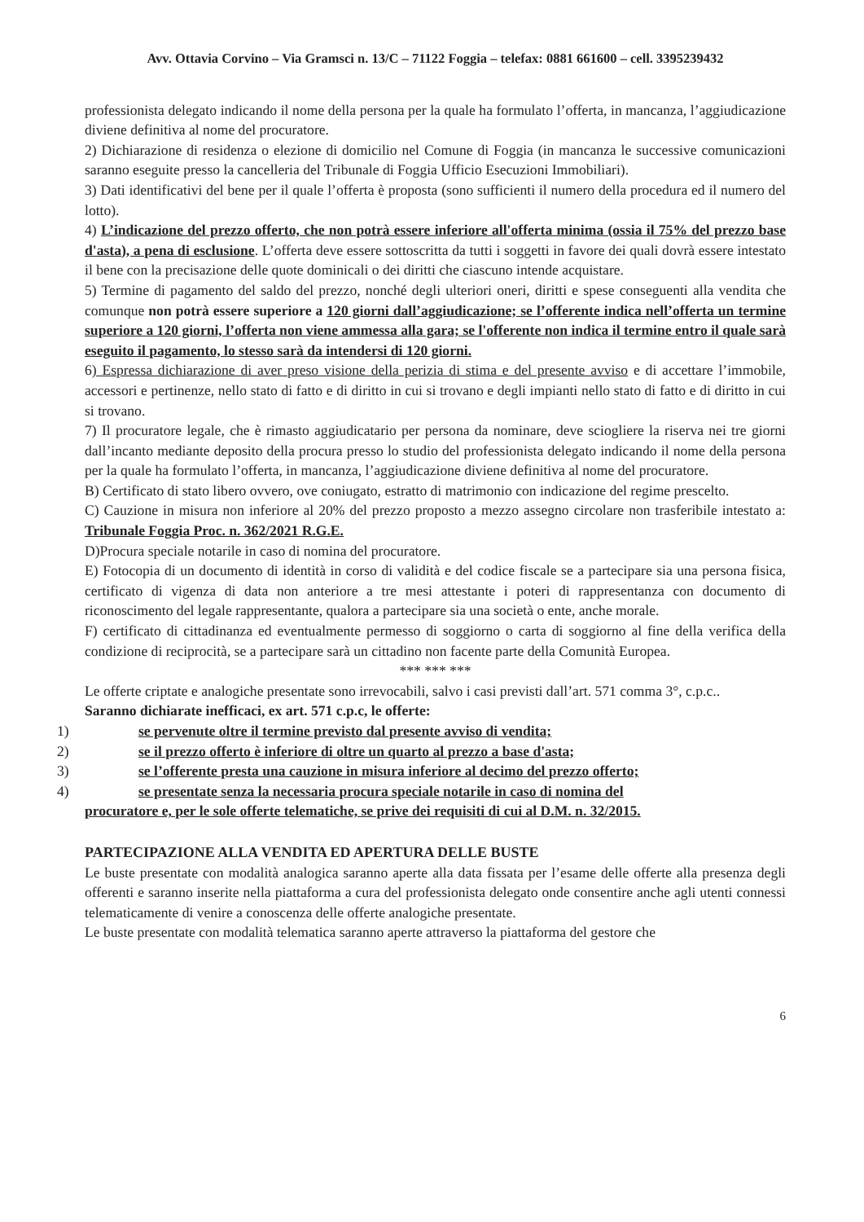Avv. Ottavia Corvino – Via Gramsci n. 13/C – 71122 Foggia – telefax: 0881 661600 – cell. 3395239432
professionista delegato indicando il nome della persona per la quale ha formulato l’offerta, in mancanza, l’aggiudicazione diviene definitiva al nome del procuratore.
2) Dichiarazione di residenza o elezione di domicilio nel Comune di Foggia (in mancanza le successive comunicazioni saranno eseguite presso la cancelleria del Tribunale di Foggia Ufficio Esecuzioni Immobiliari).
3) Dati identificativi del bene per il quale l’offerta è proposta (sono sufficienti il numero della procedura ed il numero del lotto).
4) L’indicazione del prezzo offerto, che non potrà essere inferiore all'offerta minima (ossia il 75% del prezzo base d'asta), a pena di esclusione. L’offerta deve essere sottoscritta da tutti i soggetti in favore dei quali dovrà essere intestato il bene con la precisazione delle quote dominicali o dei diritti che ciascuno intende acquistare.
5) Termine di pagamento del saldo del prezzo, nonché degli ulteriori oneri, diritti e spese conseguenti alla vendita che comunque non potrà essere superiore a 120 giorni dall’aggiudicazione; se l’offerente indica nell’offerta un termine superiore a 120 giorni, l’offerta non viene ammessa alla gara; se l'offerente non indica il termine entro il quale sarà eseguito il pagamento, lo stesso sarà da intendersi di 120 giorni.
6) Espressa dichiarazione di aver preso visione della perizia di stima e del presente avviso e di accettare l’immobile, accessori e pertinenze, nello stato di fatto e di diritto in cui si trovano e degli impianti nello stato di fatto e di diritto in cui si trovano.
7) Il procuratore legale, che è rimasto aggiudicatario per persona da nominare, deve sciogliere la riserva nei tre giorni dall’incanto mediante deposito della procura presso lo studio del professionista delegato indicando il nome della persona per la quale ha formulato l’offerta, in mancanza, l’aggiudicazione diviene definitiva al nome del procuratore.
B) Certificato di stato libero ovvero, ove coniugato, estratto di matrimonio con indicazione del regime prescelto.
C) Cauzione in misura non inferiore al 20% del prezzo proposto a mezzo assegno circolare non trasferibile intestato a: Tribunale Foggia Proc. n. 362/2021 R.G.E.
D)Procura speciale notarile in caso di nomina del procuratore.
E) Fotocopia di un documento di identità in corso di validità e del codice fiscale se a partecipare sia una persona fisica, certificato di vigenza di data non anteriore a tre mesi attestante i poteri di rappresentanza con documento di riconoscimento del legale rappresentante, qualora a partecipare sia una società o ente, anche morale.
F) certificato di cittadinanza ed eventualmente permesso di soggiorno o carta di soggiorno al fine della verifica della condizione di reciprocità, se a partecipare sarà un cittadino non facente parte della Comunità Europea.
*** *** ***
Le offerte criptate e analogiche presentate sono irrevocabili, salvo i casi previsti dall’art. 571 comma 3°, c.p.c..
Saranno dichiarate inefficaci, ex art. 571 c.p.c, le offerte:
1) se pervenute oltre il termine previsto dal presente avviso di vendita;
2) se il prezzo offerto è inferiore di oltre un quarto al prezzo a base d'asta;
3) se l’offerente presta una cauzione in misura inferiore al decimo del prezzo offerto;
4) se presentate senza la necessaria procura speciale notarile in caso di nomina del
procuratore e, per le sole offerte telematiche, se prive dei requisiti di cui al D.M. n. 32/2015.
PARTECIPAZIONE ALLA VENDITA ED APERTURA DELLE BUSTE
Le buste presentate con modalità analogica saranno aperte alla data fissata per l’esame delle offerte alla presenza degli offerenti e saranno inserite nella piattaforma a cura del professionista delegato onde consentire anche agli utenti connessi telematicamente di venire a conoscenza delle offerte analogiche presentate.
Le buste presentate con modalità telematica saranno aperte attraverso la piattaforma del gestore che
6